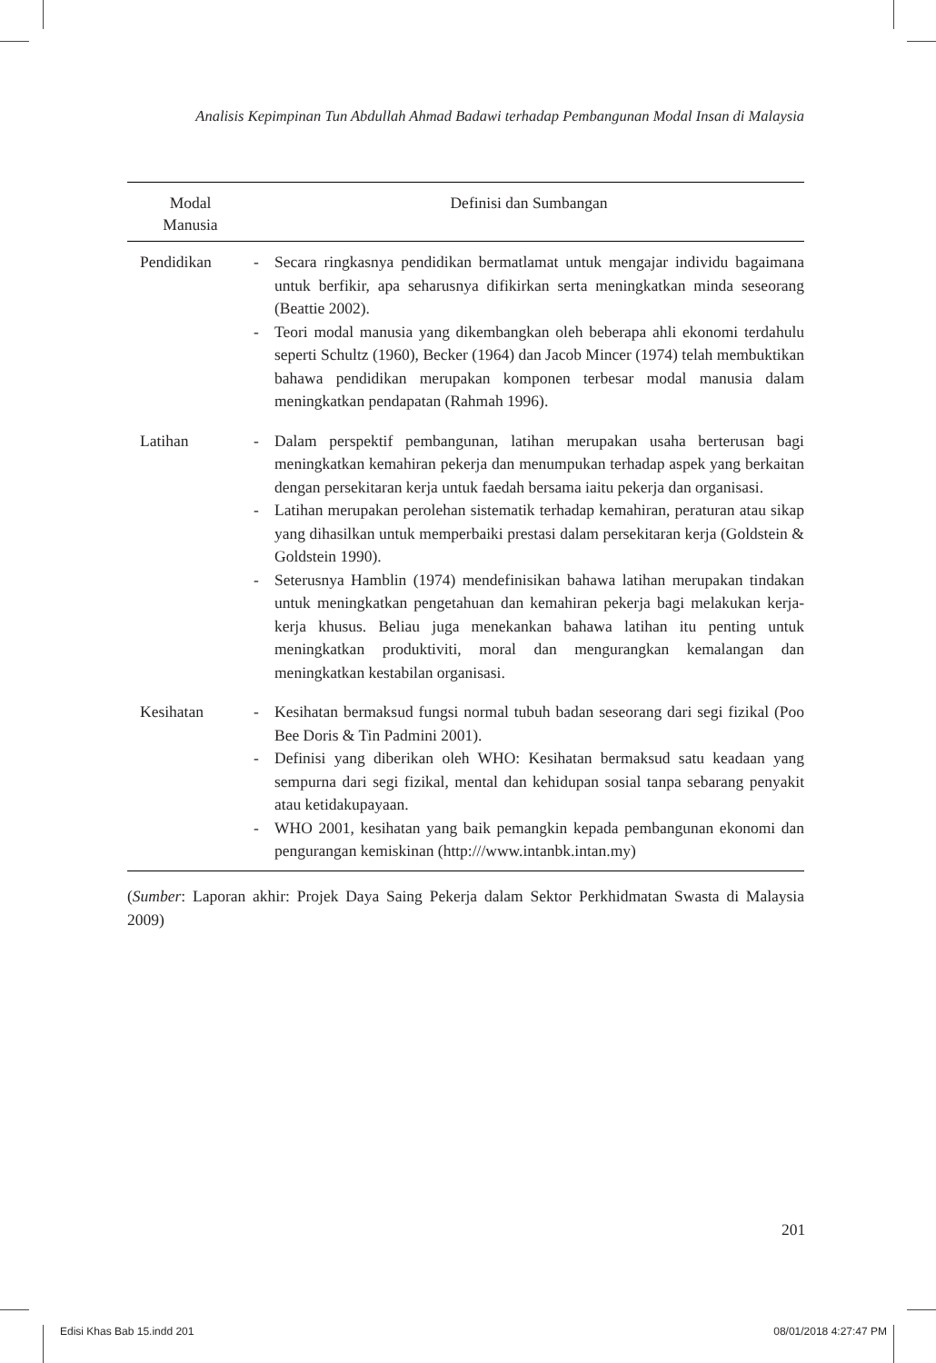Analisis Kepimpinan Tun Abdullah Ahmad Badawi terhadap Pembangunan Modal Insan di Malaysia
| Modal Manusia | Definisi dan Sumbangan |
| --- | --- |
| Pendidikan | - Secara ringkasnya pendidikan bermatlamat untuk mengajar individu bagaimana untuk berfikir, apa seharusnya difikirkan serta meningkatkan minda seseorang (Beattie 2002). - Teori modal manusia yang dikembangkan oleh beberapa ahli ekonomi terdahulu seperti Schultz (1960), Becker (1964) dan Jacob Mincer (1974) telah membuktikan bahawa pendidikan merupakan komponen terbesar modal manusia dalam meningkatkan pendapatan (Rahmah 1996). |
| Latihan | - Dalam perspektif pembangunan, latihan merupakan usaha berterusan bagi meningkatkan kemahiran pekerja dan menumpukan terhadap aspek yang berkaitan dengan persekitaran kerja untuk faedah bersama iaitu pekerja dan organisasi. - Latihan merupakan perolehan sistematik terhadap kemahiran, peraturan atau sikap yang dihasilkan untuk memperbaiki prestasi dalam persekitaran kerja (Goldstein & Goldstein 1990). - Seterusnya Hamblin (1974) mendefinisikan bahawa latihan merupakan tindakan untuk meningkatkan pengetahuan dan kemahiran pekerja bagi melakukan kerja-kerja khusus. Beliau juga menekankan bahawa latihan itu penting untuk meningkatkan produktiviti, moral dan mengurangkan kemalangan dan meningkatkan kestabilan organisasi. |
| Kesihatan | - Kesihatan bermaksud fungsi normal tubuh badan seseorang dari segi fizikal (Poo Bee Doris & Tin Padmini 2001). - Definisi yang diberikan oleh WHO: Kesihatan bermaksud satu keadaan yang sempurna dari segi fizikal, mental dan kehidupan sosial tanpa sebarang penyakit atau ketidakupayaan. - WHO 2001, kesihatan yang baik pemangkin kepada pembangunan ekonomi dan pengurangan kemiskinan (http:///www.intanbk.intan.my) |
(Sumber: Laporan akhir: Projek Daya Saing Pekerja dalam Sektor Perkhidmatan Swasta di Malaysia 2009)
201
Edisi Khas Bab 15.indd 201 08/01/2018 4:27:47 PM